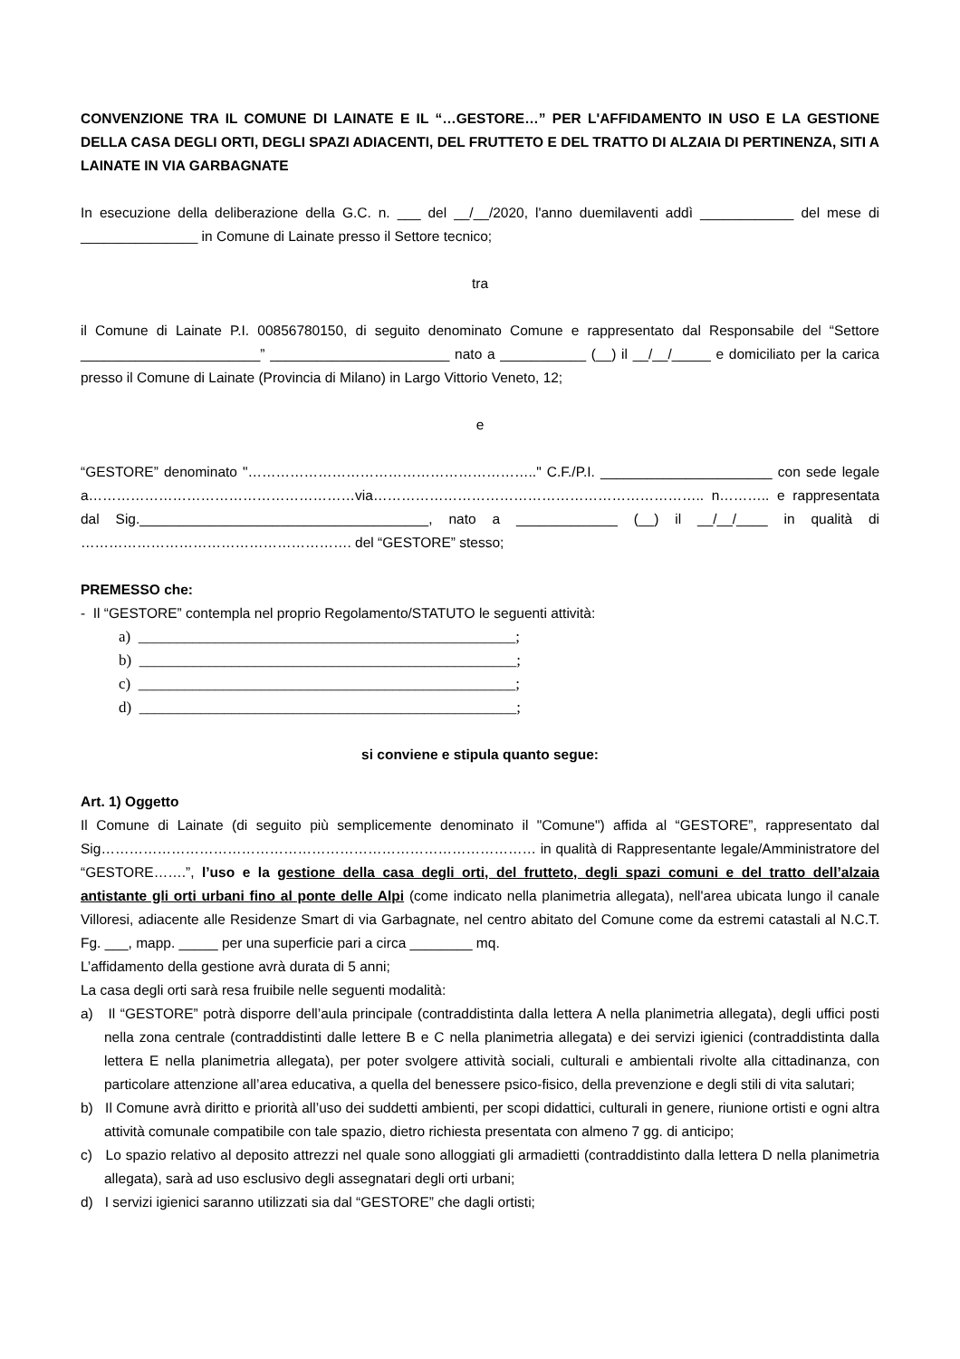CONVENZIONE TRA IL COMUNE DI LAINATE E IL “…GESTORE…” PER L'AFFIDAMENTO IN USO E LA GESTIONE DELLA CASA DEGLI ORTI, DEGLI SPAZI ADIACENTI, DEL FRUTTETO E DEL TRATTO DI ALZAIA DI PERTINENZA, SITI A LAINATE IN VIA GARBAGNATE
In esecuzione della deliberazione della G.C. n. ___ del __/__/2020, l'anno duemilaventi addì ____________ del mese di _______________ in Comune di Lainate presso il Settore tecnico;
tra
il Comune di Lainate P.I. 00856780150, di seguito denominato Comune e rappresentato dal Responsabile del “Settore _______________________” _______________________ nato a ___________ (__) il __/__/_____ e domiciliato per la carica presso il Comune di Lainate (Provincia di Milano) in Largo Vittorio Veneto, 12;
e
“GESTORE” denominato "…………………………………………………….." C.F./P.I. ______________________ con sede legale a…………………………………………………via…………………………………………………………….. n……….. e rappresentata dal Sig._____________________________________, nato a _____________ (__) il __/__/____ in qualità di …………………………………………………. del “GESTORE” stesso;
PREMESSO che:
- Il “GESTORE” contempla nel proprio Regolamento/STATUTO le seguenti attività:
a) _________________________________________________;
b) _________________________________________________;
c) _________________________________________________;
d) _________________________________________________;
si conviene e stipula quanto segue:
Art. 1) Oggetto
Il Comune di Lainate (di seguito più semplicemente denominato il "Comune") affida al “GESTORE”, rappresentato dal Sig………………………………………………………………………………… in qualità di Rappresentante legale/Amministratore del “GESTORE…….”, l’uso e la gestione della casa degli orti, del frutteto, degli spazi comuni e del tratto dell’alzaia antistante gli orti urbani fino al ponte delle Alpi (come indicato nella planimetria allegata), nell'area ubicata lungo il canale Villoresi, adiacente alle Residenze Smart di via Garbagnate, nel centro abitato del Comune come da estremi catastali al N.C.T. Fg. ___, mapp. _____ per una superficie pari a circa ________ mq.
L’affidamento della gestione avrà durata di 5 anni;
La casa degli orti sarà resa fruibile nelle seguenti modalità:
a) Il “GESTORE” potrà disporre dell’aula principale (contraddistinta dalla lettera A nella planimetria allegata), degli uffici posti nella zona centrale (contraddistinti dalle lettere B e C nella planimetria allegata) e dei servizi igienici (contraddistinta dalla lettera E nella planimetria allegata), per poter svolgere attività sociali, culturali e ambientali rivolte alla cittadinanza, con particolare attenzione all’area educativa, a quella del benessere psico-fisico, della prevenzione e degli stili di vita salutari;
b) Il Comune avrà diritto e priorità all’uso dei suddetti ambienti, per scopi didattici, culturali in genere, riunione ortisti e ogni altra attività comunale compatibile con tale spazio, dietro richiesta presentata con almeno 7 gg. di anticipo;
c) Lo spazio relativo al deposito attrezzi nel quale sono alloggiati gli armadietti (contraddistinto dalla lettera D nella planimetria allegata), sarà ad uso esclusivo degli assegnatari degli orti urbani;
d) I servizi igienici saranno utilizzati sia dal “GESTORE” che dagli ortisti;